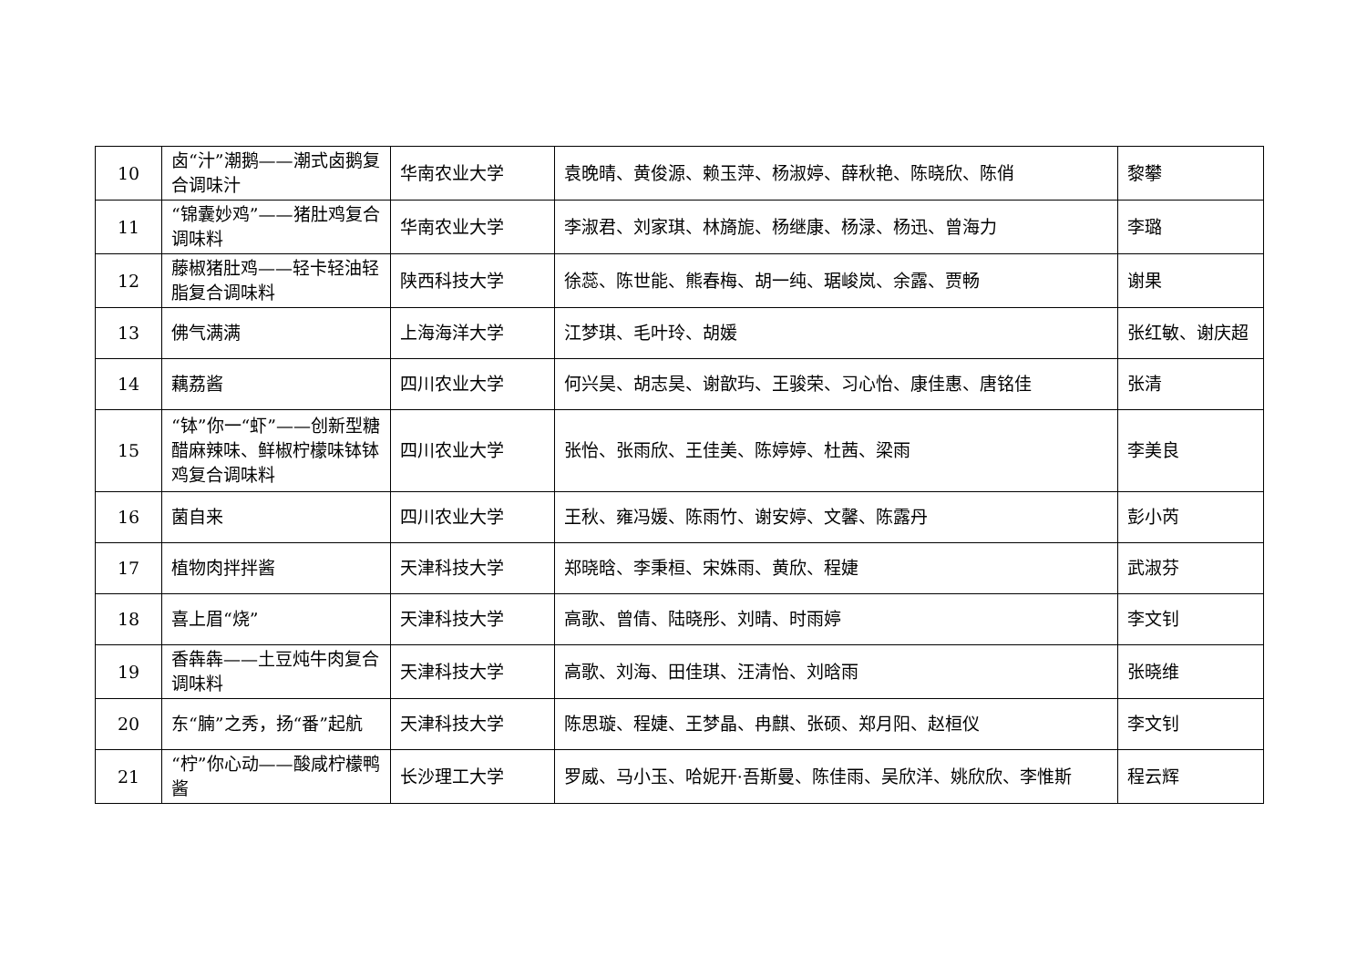| 10 | 卤“汁”潮鹅——潮式卤鹅复合调味汁 | 华南农业大学 | 袁晚晴、黄俊源、赖玉萍、杨淑婷、薛秋艳、陈晓欣、陈俏 | 黎攀 |
| 11 | “锦囊妙鸡”——猪肚鸡复合调味料 | 华南农业大学 | 李淑君、刘家琪、林旖旎、杨继康、杨渌、杨迅、曾海力 | 李璐 |
| 12 | 藤椒猪肚鸡——轻卡轻油轻脂复合调味料 | 陕西科技大学 | 徐蕊、陈世能、熊春梅、胡一纯、琚峻岚、余露、贾畅 | 谢果 |
| 13 | 佛气满满 | 上海海洋大学 | 江梦琪、毛叶玲、胡媛 | 张红敏、谢庆超 |
| 14 | 藕荔酱 | 四川农业大学 | 何兴昊、胡志昊、谢歆玙、王骏荣、习心怡、康佳惠、唐铭佳 | 张清 |
| 15 | “钵”你一“虾”——创新型糖醋麻辣味、鲜椒柠檬味钵钵鸡复合调味料 | 四川农业大学 | 张怡、张雨欣、王佳美、陈婷婷、杜茜、梁雨 | 李美良 |
| 16 | 菌自来 | 四川农业大学 | 王秋、雍冯媛、陈雨竹、谢安婷、文馨、陈露丹 | 彭小芮 |
| 17 | 植物肉拌拌酱 | 天津科技大学 | 郑晓晗、李秉桓、宋姝雨、黄欣、程婕 | 武淑芬 |
| 18 | 喜上眉“烧” | 天津科技大学 | 高歌、曾倩、陆晓彤、刘晴、时雨婷 | 李文钊 |
| 19 | 香犇犇——土豆炖牛肉复合调味料 | 天津科技大学 | 高歌、刘海、田佳琪、汪清怡、刘晗雨 | 张晓维 |
| 20 | 东“腩”之秀，扬“番”起航 | 天津科技大学 | 陈思璇、程婕、王梦晶、冉麒、张硕、郑月阳、赵桓仪 | 李文钊 |
| 21 | “柠”你心动——酸咸柠檬鸭酱 | 长沙理工大学 | 罗威、马小玉、哈妮开·吾斯曼、陈佳雨、吴欣洋、姚欣欣、李惟斯 | 程云辉 |